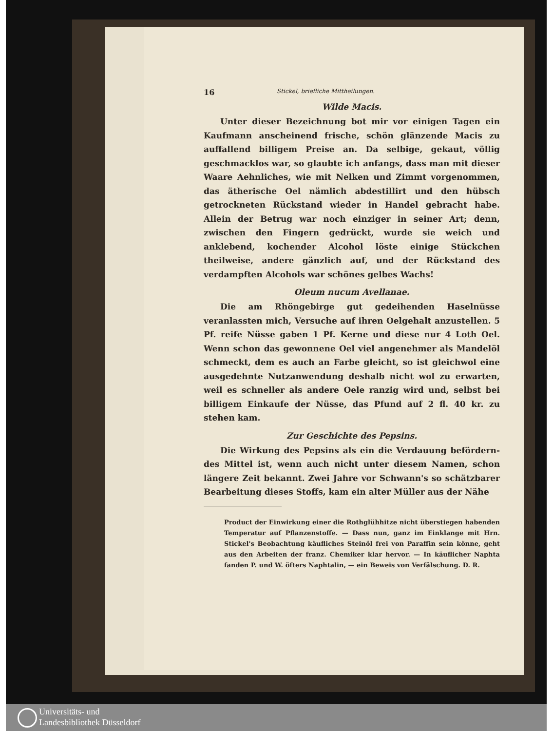16 Stickel, briefliche Mittheilungen.
Wilde Macis.
Unter dieser Bezeichnung bot mir vor einigen Tagen ein Kaufmann anscheinend frische, schön glänzende Macis zu auffallend billigem Preise an. Da selbige, gekaut, völlig geschmacklos war, so glaubte ich anfangs, dass man mit dieser Waare Aehnliches, wie mit Nelken und Zimmt vorgenommen, das ätherische Oel nämlich abdestillirt und den hübsch getrockneten Rückstand wieder in Handel gebracht habe. Allein der Betrug war noch einziger in seiner Art; denn, zwischen den Fingern gedrückt, wurde sie weich und anklebend, kochender Alcohol löste einige Stückchen theilweise, andere gänzlich auf, und der Rückstand des verdampften Alcohols war schönes gelbes Wachs!
Oleum nucum Avellanae.
Die am Rhöngebirge gut gedeihenden Haselnüsse veranlassten mich, Versuche auf ihren Oelgehalt anzustellen. 5 Pf. reife Nüsse gaben 1 Pf. Kerne und diese nur 4 Loth Oel. Wenn schon das gewonnene Oel viel angenehmer als Mandelöl schmeckt, dem es auch an Farbe gleicht, so ist gleichwol eine ausgedehnte Nutzanwendung deshalb nicht wol zu erwarten, weil es schneller als andere Oele ranzig wird und, selbst bei billigem Einkaufe der Nüsse, das Pfund auf 2 fl. 40 kr. zu stehen kam.
Zur Geschichte des Pepsins.
Die Wirkung des Pepsins als ein die Verdauung befördern­des Mittel ist, wenn auch nicht unter diesem Namen, schon längere Zeit bekannt. Zwei Jahre vor Schwann's so schätzbarer Bearbeitung dieses Stoffs, kam ein alter Müller aus der Nähe
Product der Einwirkung einer die Rothglühhitze nicht überstiegen habenden Temperatur auf Pflanzenstoffe. — Dass nun, ganz im Einklange mit Hrn. Stickel's Beobachtung käufliches Steinöl frei von Paraffin sein könne, geht aus den Arbeiten der franz. Chemiker klar hervor. — In käuflicher Naphta fanden P. und W. öfters Naphtalin, — ein Beweis von Verfälschung. D. R.
Universitäts- und
Landesbibliothek Düsseldorf